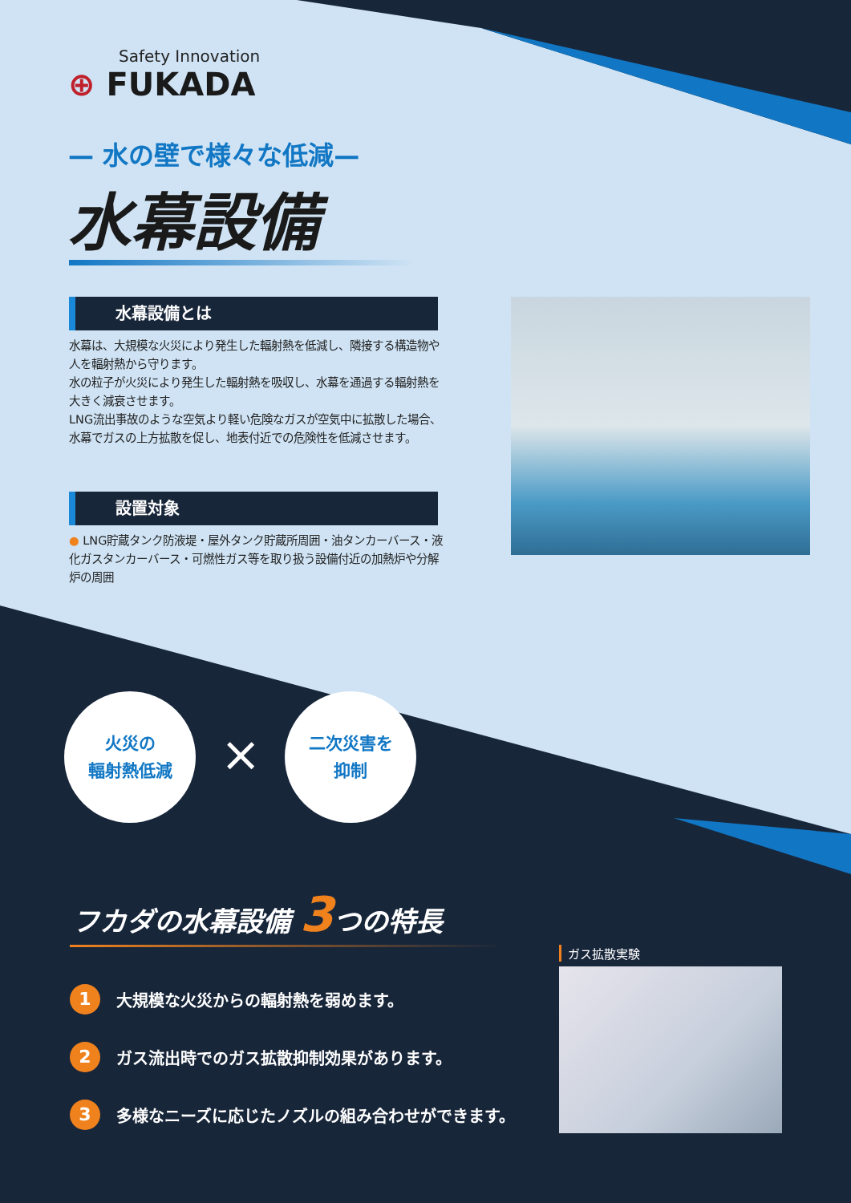Safety Innovation
⊕ FUKADA
— 水の壁で様々な低減—
水幕設備
水幕設備とは
水幕は、大規模な火災により発生した輻射熱を低減し、隣接する構造物や人を輻射熱から守ります。
水の粒子が火災により発生した輻射熱を吸収し、水幕を通過する輻射熱を大きく減衰させます。
LNG流出事故のような空気より軽い危険なガスが空気中に拡散した場合、水幕でガスの上方拡散を促し、地表付近での危険性を低減させます。
設置対象
● LNG貯蔵タンク防液堤・屋外タンク貯蔵所周囲・油タンカーバース・液化ガスタンカーバース・可燃性ガス等を取り扱う設備付近の加熱炉や分解炉の周囲
火災の
輻射熱低減
×
二次災害を
抑制
フカダの水幕設備 3つの特長
1 大規模な火災からの輻射熱を弱めます。
2 ガス流出時でのガス拡散抑制効果があります。
3 多様なニーズに応じたノズルの組み合わせができます。
ガス拡散実験